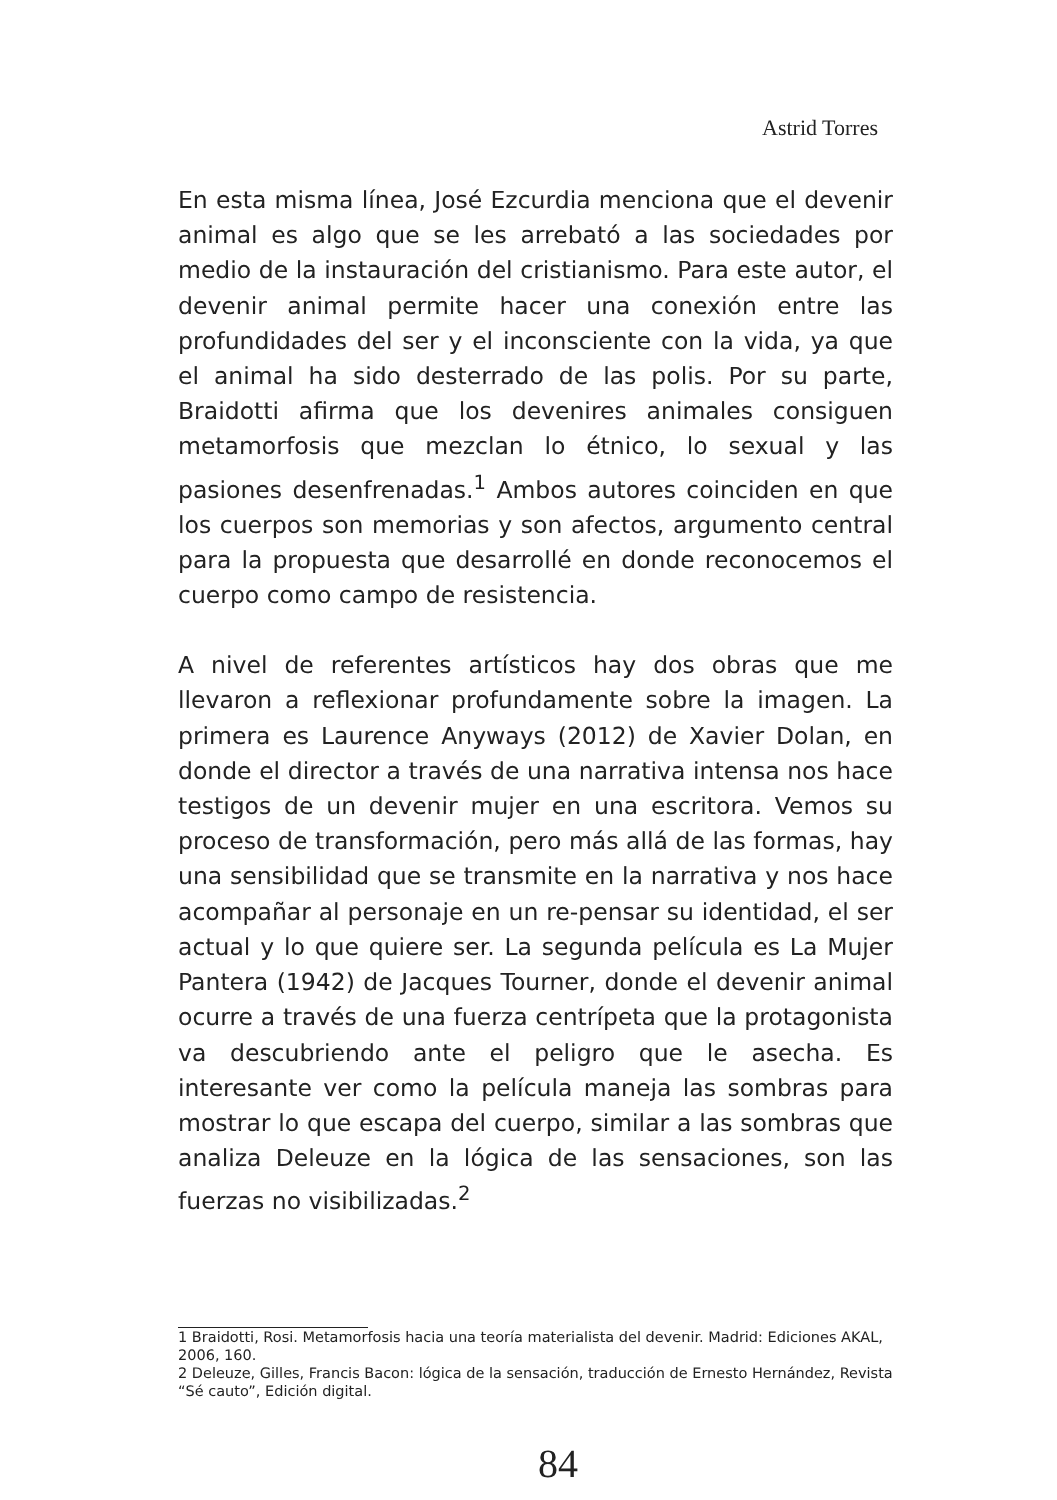Astrid Torres
En esta misma línea, José Ezcurdia menciona que el devenir animal es algo que se les arrebató a las sociedades por medio de la instauración del cristianismo. Para este autor, el devenir animal permite hacer una conexión entre las profundidades del ser y el inconsciente con la vida, ya que el animal ha sido desterrado de las polis. Por su parte, Braidotti afirma que los devenires animales consiguen metamorfosis que mezclan lo étnico, lo sexual y las pasiones desenfrenadas.<sup>1</sup> Ambos autores coinciden en que los cuerpos son memorias y son afectos, argumento central para la propuesta que desarrollé en donde reconocemos el cuerpo como campo de resistencia.
A nivel de referentes artísticos hay dos obras que me llevaron a reflexionar profundamente sobre la imagen. La primera es Laurence Anyways (2012) de Xavier Dolan, en donde el director a través de una narrativa intensa nos hace testigos de un devenir mujer en una escritora. Vemos su proceso de transformación, pero más allá de las formas, hay una sensibilidad que se transmite en la narrativa y nos hace acompañar al personaje en un re-pensar su identidad, el ser actual y lo que quiere ser. La segunda película es La Mujer Pantera (1942) de Jacques Tourner, donde el devenir animal ocurre a través de una fuerza centrípeta que la protagonista va descubriendo ante el peligro que le asecha. Es interesante ver como la película maneja las sombras para mostrar lo que escapa del cuerpo, similar a las sombras que analiza Deleuze en la lógica de las sensaciones, son las fuerzas no visibilizadas.<sup>2</sup>
1 Braidotti, Rosi. Metamorfosis hacia una teoría materialista del devenir. Madrid: Ediciones AKAL, 2006, 160.
2 Deleuze, Gilles, Francis Bacon: lógica de la sensación, traducción de Ernesto Hernández, Revista “Sé cauto”, Edición digital.
84